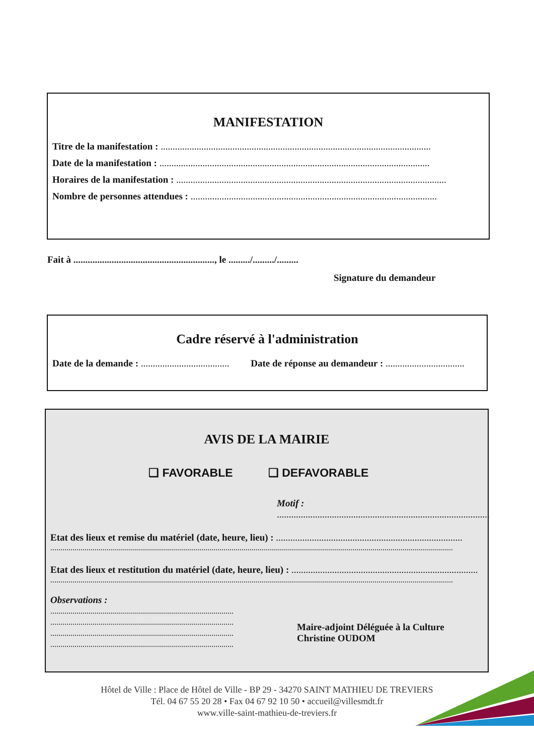MANIFESTATION
Titre de la manifestation : .................................................................................................................
Date de la manifestation : .................................................................................................................
Horaires de la manifestation : .................................................................................................................
Nombre de personnes attendues : .......................................................................................................
Fait à ..........................................................., le ........./........./.........
Signature du demandeur
Cadre réservé à l'administration
Date de la demande : ..................................... Date de réponse au demandeur : .................................
AVIS DE LA MAIRIE
❑ FAVORABLE ❑ DEFAVORABLE
Motif : .........................................................................................
Etat des lieux et remise du matériel (date, heure, lieu) : ..............................................................................
........................................................................................................................................................................................................
Etat des lieux et restitution du matériel (date, heure, lieu) : ..............................................................................
........................................................................................................................................................................................................
Observations :
...........................................................................................
...........................................................................................
...........................................................................................
...........................................................................................
Maire-adjoint Déléguée à la Culture
Christine OUDOM
Hôtel de Ville : Place de Hôtel de Ville - BP 29 - 34270 SAINT MATHIEU DE TREVIERS
Tél. 04 67 55 20 28 • Fax 04 67 92 10 50 • accueil@villesmdt.fr
www.ville-saint-mathieu-de-treviers.fr